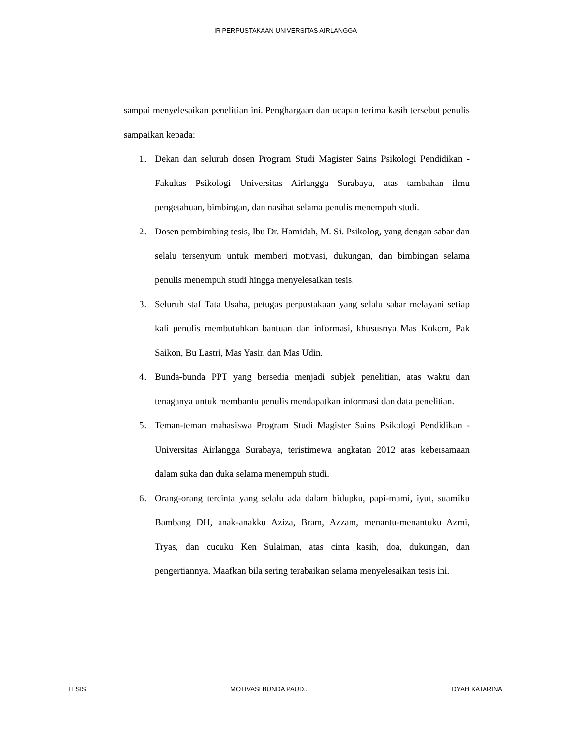IR PERPUSTAKAAN UNIVERSITAS AIRLANGGA
sampai menyelesaikan penelitian ini. Penghargaan dan ucapan terima kasih tersebut penulis sampaikan kepada:
1. Dekan dan seluruh dosen Program Studi Magister Sains Psikologi Pendidikan - Fakultas Psikologi Universitas Airlangga Surabaya, atas tambahan ilmu pengetahuan, bimbingan, dan nasihat selama penulis menempuh studi.
2. Dosen pembimbing tesis, Ibu Dr. Hamidah, M. Si. Psikolog, yang dengan sabar dan selalu tersenyum untuk memberi motivasi, dukungan, dan bimbingan selama penulis menempuh studi hingga menyelesaikan tesis.
3. Seluruh staf Tata Usaha, petugas perpustakaan yang selalu sabar melayani setiap kali penulis membutuhkan bantuan dan informasi, khususnya Mas Kokom, Pak Saikon, Bu Lastri, Mas Yasir, dan Mas Udin.
4. Bunda-bunda PPT yang bersedia menjadi subjek penelitian, atas waktu dan tenaganya untuk membantu penulis mendapatkan informasi dan data penelitian.
5. Teman-teman mahasiswa Program Studi Magister Sains Psikologi Pendidikan - Universitas Airlangga Surabaya, teristimewa angkatan 2012 atas kebersamaan dalam suka dan duka selama menempuh studi.
6. Orang-orang tercinta yang selalu ada dalam hidupku, papi-mami, iyut, suamiku Bambang DH, anak-anakku Aziza, Bram, Azzam, menantu-menantuku Azmi, Tryas, dan cucuku Ken Sulaiman, atas cinta kasih, doa, dukungan, dan pengertiannya. Maafkan bila sering terabaikan selama menyelesaikan tesis ini.
TESIS MOTIVASI BUNDA PAUD.. DYAH KATARINA